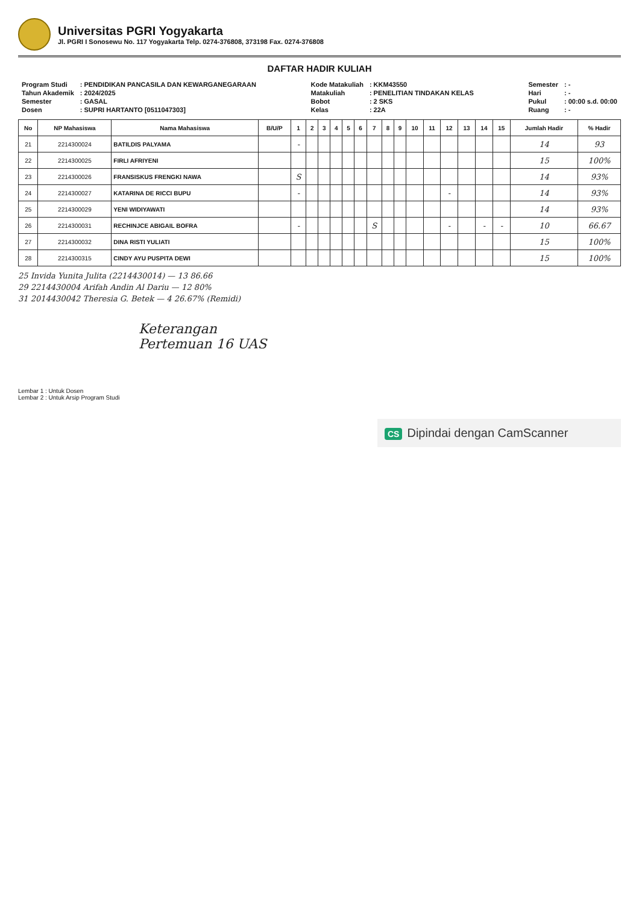Universitas PGRI Yogyakarta
Jl. PGRI I Sonosewu No. 117 Yogyakarta Telp. 0274-376808, 373198 Fax. 0274-376808
DAFTAR HADIR KULIAH
| Program Studi | : PENDIDIKAN PANCASILA DAN KEWARGANEGARAAN |
| Tahun Akademik | : 2024/2025 |
| Semester | : GASAL |
| Dosen | : SUPRI HARTANTO [0511047303] |
| Kode Matakuliah | : KKM43550 |
| Matakuliah | : PENELITIAN TINDAKAN KELAS |
| Bobot | : 2 SKS |
| Kelas | : 22A |
| Semester | : - |
| Hari | : - |
| Pukul | : 00:00 s.d. 00:00 |
| Ruang | : - |
| No | NP Mahasiswa | Nama Mahasiswa | B/U/P | 1 | 2 | 3 | 4 | 5 | 6 | 7 | 8 | 9 | 10 | 11 | 12 | 13 | 14 | 15 | Jumlah Hadir | % Hadir |
| --- | --- | --- | --- | --- | --- | --- | --- | --- | --- | --- | --- | --- | --- | --- | --- | --- | --- | --- | --- | --- |
| 21 | 2214300024 | BATILDIS PALYAMA | | - | | | | | | | | | | | | | | | 14 | 93 |
| 22 | 2214300025 | FIRLI AFRIYENI | | | | | | | | | | | | | | | | | 15 | 100% |
| 23 | 2214300026 | FRANSISKUS FRENGKI NAWA | | S | | | | | | | | | | | | | | | 14 | 93% |
| 24 | 2214300027 | KATARINA DE RICCI BUPU | | - | | | | | | | | | | | - | | | | 14 | 93% |
| 25 | 2214300029 | YENI WIDIYAWATI | | | | | | | | | | | | | | | | | 14 | 93% |
| 26 | 2214300031 | RECHINJCE ABIGAIL BOFRA | | - | | | | | | S | | | | | - | | - | - | 10 | 66.67 |
| 27 | 2214300032 | DINA RISTI YULIATI | | | | | | | | | | | | | | | | | 15 | 100% |
| 28 | 2214300315 | CINDY AYU PUSPITA DEWI | | | | | | | | | | | | | | | | | 15 | 100% |
25 Invida Yunita Julita (2214430014) — 13 86.66
29 2214430004 Arifah Andin Al Dariu — 12 80%
31 2014430042 Theresia G. Betek — 4 26.67% (Remidi)
Keterangan
Pertemuan 16 UAS
Lembar 1 : Untuk Dosen
Lembar 2 : Untuk Arsip Program Studi
CS Dipindai dengan CamScanner